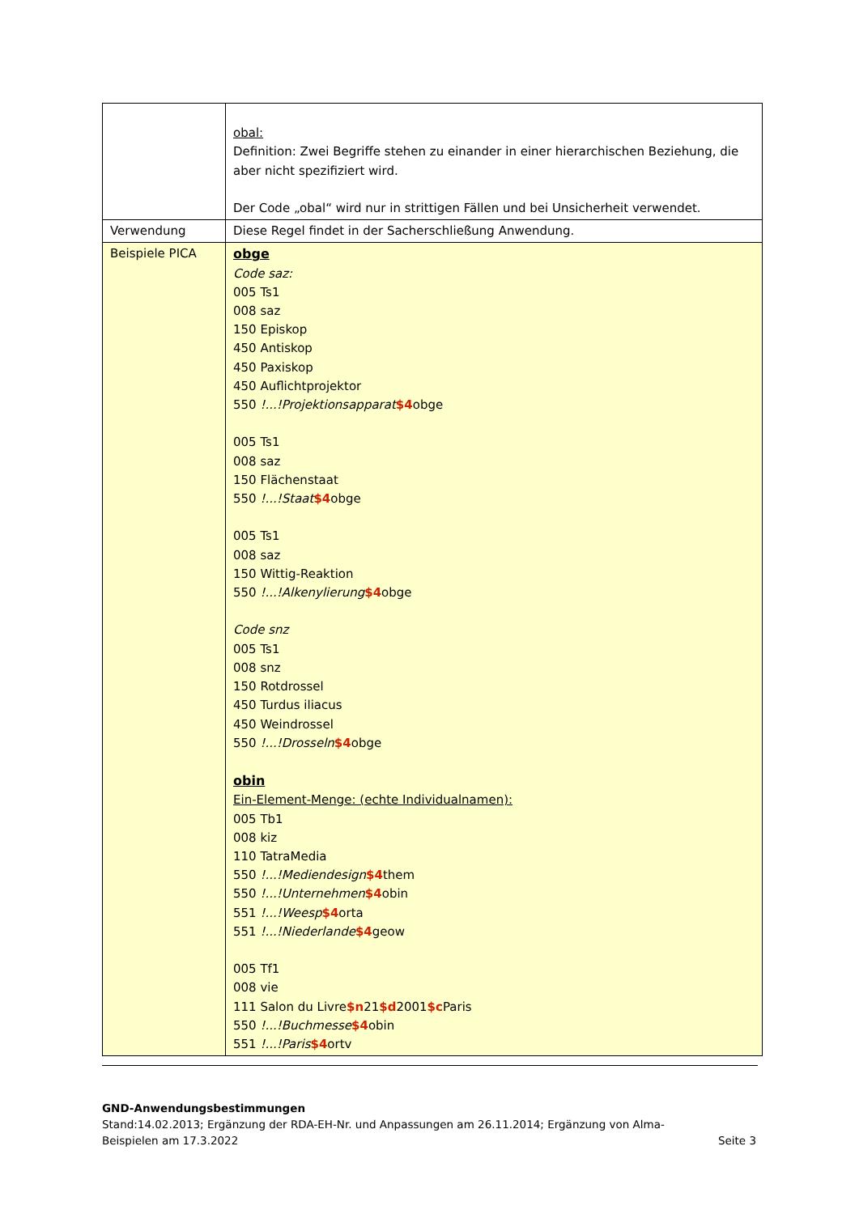| | obal: Definition: Zwei Begriffe stehen zu einander in einer hierarchischen Beziehung, die aber nicht spezifiziert wird. Der Code „obal“ wird nur in strittigen Fällen und bei Unsicherheit verwendet. |
| Verwendung | Diese Regel findet in der Sacherschließung Anwendung. |
| Beispiele PICA | obge Code saz: 005 Ts1 008 saz 150 Episkop 450 Antiskop 450 Paxiskop 450 Auflichtprojektor 550 !...!Projektionsapparat $4 obge 005 Ts1 008 saz 150 Flächenstaat 550 !...!Staat $4 obge 005 Ts1 008 saz 150 Wittig-Reaktion 550 !...!Alkenylierung $4 obge Code snz 005 Ts1 008 snz 150 Rotdrossel 450 Turdus iliacus 450 Weindrossel 550 !...!Drosseln $4 obge obin Ein-Element-Menge: (echte Individualnamen): 005 Tb1 008 kiz 110 TatraMedia 550 !...!Mediendesign $4 them 550 !...!Unternehmen $4 obin 551 !...!Weesp $4 orta 551 !...!Niederlande $4 geow 005 Tf1 008 vie 111 Salon du Livre $n 21 $d 2001 $c Paris 550 !...!Buchmesse $4 obin 551 !...!Paris $4 ortv |
GND-Anwendungsbestimmungen
Stand:14.02.2013; Ergänzung der RDA-EH-Nr. und Anpassungen am 26.11.2014; Ergänzung von Alma-
Beispielen am 17.3.2022 Seite 3